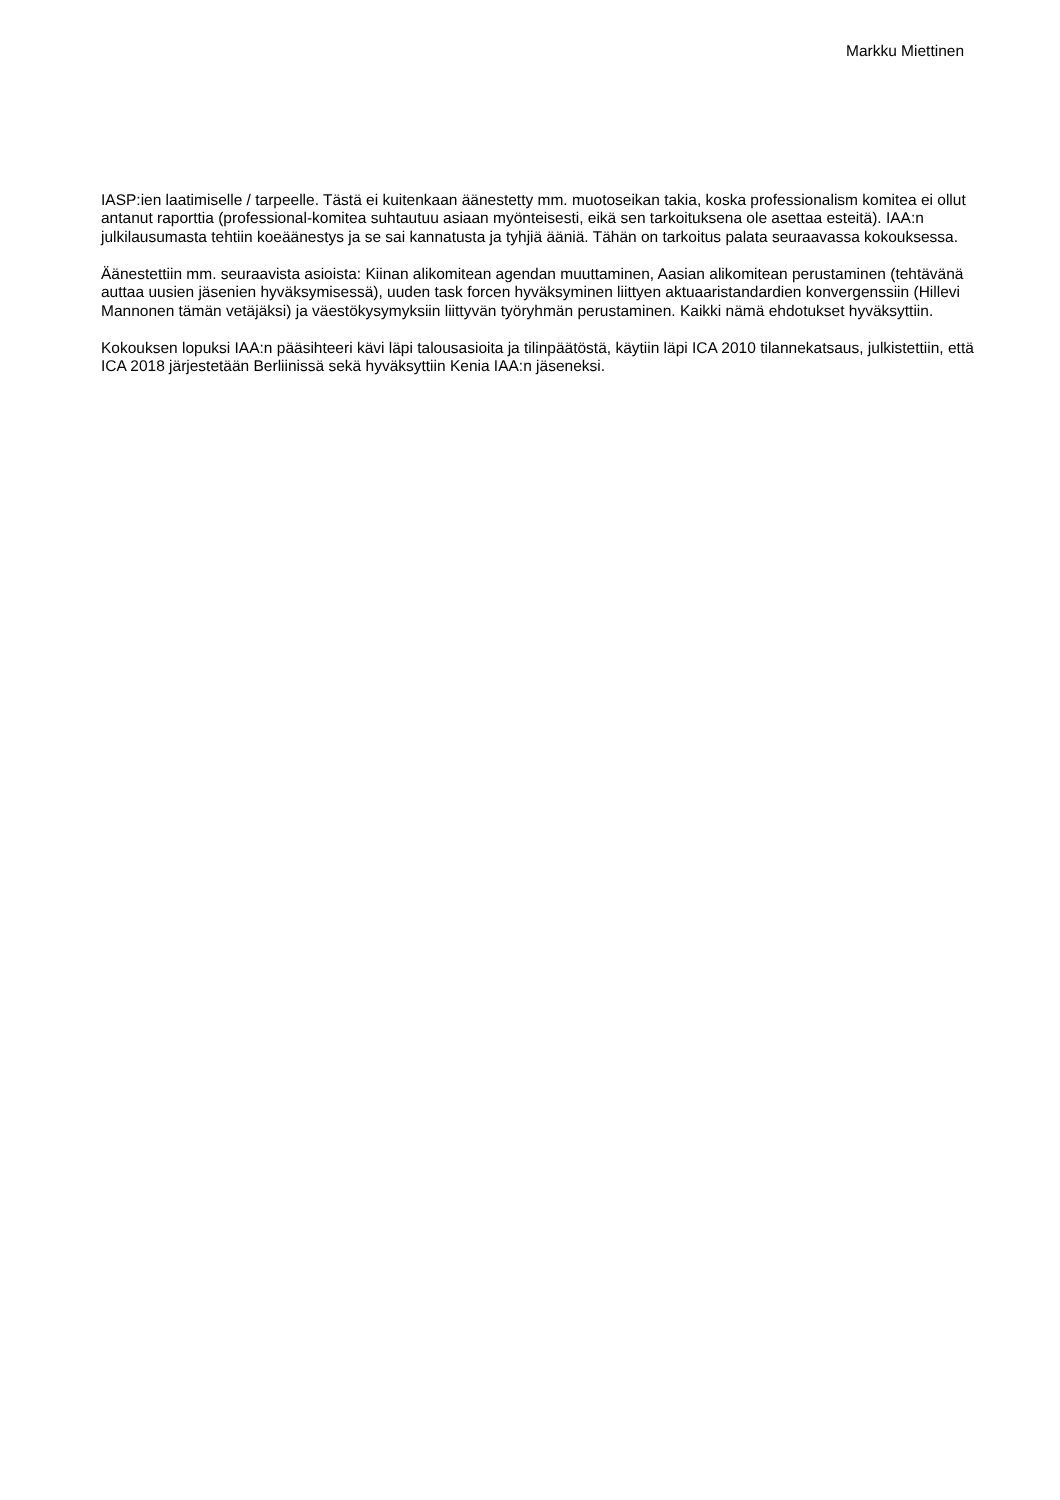Markku Miettinen
IASP:ien laatimiselle / tarpeelle. Tästä ei kuitenkaan äänestetty mm. muotoseikan takia, koska professionalism komitea ei ollut antanut raporttia (professional-komitea suhtautuu asiaan myönteisesti, eikä sen tarkoituksena ole asettaa esteitä). IAA:n julkilausumasta tehtiin koeäänestys ja se sai kannatusta ja tyhjiä ääniä. Tähän on tarkoitus palata seuraavassa kokouksessa.
Äänestettiin mm. seuraavista asioista: Kiinan alikomitean agendan muuttaminen, Aasian alikomitean perustaminen (tehtävänä auttaa uusien jäsenien hyväksymisessä), uuden task forcen hyväksyminen liittyen aktuaaristandardien konvergenssiin (Hillevi Mannonen tämän vetäjäksi) ja väestökysymyksiin liittyvän työryhmän perustaminen. Kaikki nämä ehdotukset hyväksyttiin.
Kokouksen lopuksi IAA:n pääsihteeri kävi läpi talousasioita ja tilinpäätöstä, käytiin läpi ICA 2010 tilannekatsaus, julkistettiin, että ICA 2018 järjestetään Berliinissä sekä hyväksyttiin Kenia IAA:n jäseneksi.